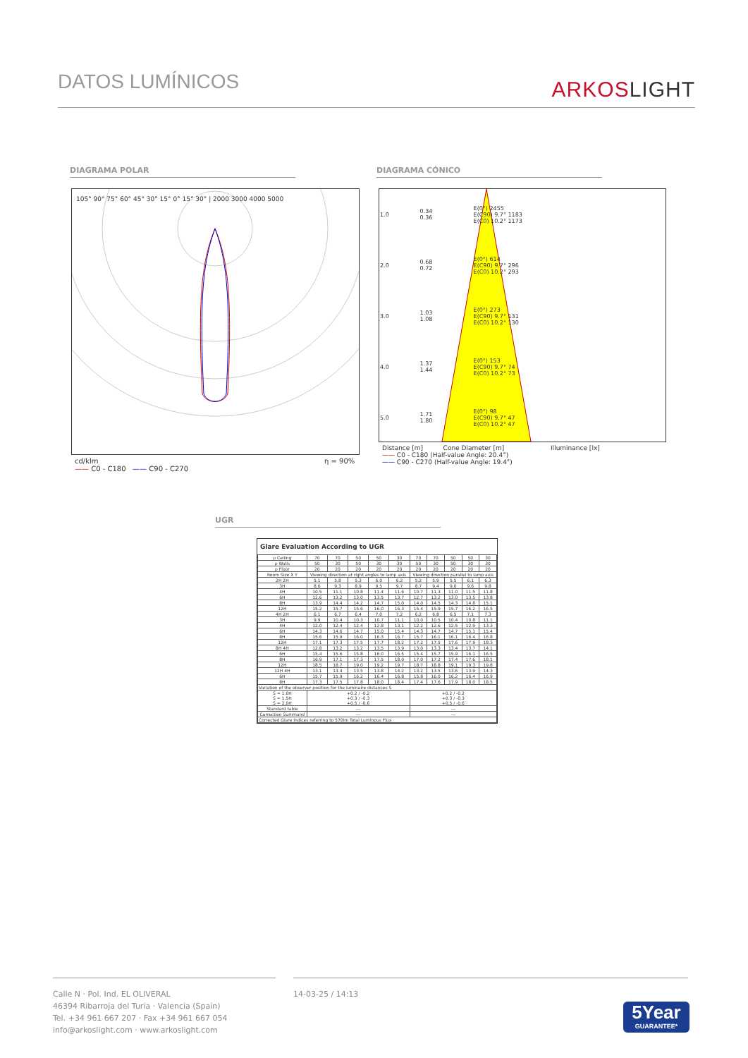DATOS LUMÍNICOS ARKOSLIGHT
DIAGRAMA POLAR DIAGRAMA CÓNICO
105° 90° 75° 60° 45° 30° 15° 0° 15° 30° | 2000 3000 4000 5000
cd/klm
—— C0 - C180 —— C90 - C270
η = 90%
| 1.0 | 0.34 0.36 | E(0°) 2455 E(C90) 9.7° 1183 E(C0) 10.2° 1173 |
| 2.0 | 0.68 0.72 | E(0°) 614 E(C90) 9.7° 296 E(C0) 10.2° 293 |
| 3.0 | 1.03 1.08 | E(0°) 273 E(C90) 9.7° 131 E(C0) 10.2° 130 |
| 4.0 | 1.37 1.44 | E(0°) 153 E(C90) 9.7° 74 E(C0) 10.2° 73 |
| 5.0 | 1.71 1.80 | E(0°) 98 E(C90) 9.7° 47 E(C0) 10.2° 47 |
Distance [m] Cone Diameter [m] Illuminance [lx]
—— C0 - C180 (Half-value Angle: 20.4°)
—— C90 - C270 (Half-value Angle: 19.4°)
UGR
Glare Evaluation According to UGR
| ρ Ceiling | 70 | 70 | 50 | 50 | 30 | 70 | 70 | 50 | 50 | 30 |
| ρ Walls | 50 | 30 | 50 | 30 | 30 | 50 | 30 | 50 | 30 | 30 |
| ρ Floor | 20 | 20 | 20 | 20 | 20 | 20 | 20 | 20 | 20 | 20 |
| Room Size X Y | Viewing direction at right angles to lamp axis | | | | | Viewing direction parallel to lamp axis | | | | |
| 2H 2H | 5.1 | 5.8 | 5.3 | 6.0 | 6.2 | 5.2 | 5.9 | 5.5 | 6.1 | 6.3 |
| 3H | 8.6 | 9.3 | 8.9 | 9.5 | 9.7 | 8.7 | 9.4 | 9.0 | 9.6 | 9.8 |
| 4H | 10.5 | 11.1 | 10.8 | 11.4 | 11.6 | 10.7 | 11.3 | 11.0 | 11.5 | 11.8 |
| 6H | 12.6 | 13.2 | 13.0 | 13.5 | 13.7 | 12.7 | 13.2 | 13.0 | 13.5 | 13.8 |
| 8H | 13.9 | 14.4 | 14.2 | 14.7 | 15.0 | 14.0 | 14.5 | 14.3 | 14.8 | 15.1 |
| 12H | 15.2 | 15.7 | 15.6 | 16.0 | 16.3 | 15.4 | 15.9 | 15.7 | 16.2 | 16.5 |
| 4H 2H | 6.1 | 6.7 | 6.4 | 7.0 | 7.2 | 6.2 | 6.8 | 6.5 | 7.1 | 7.3 |
| 3H | 9.9 | 10.4 | 10.3 | 10.7 | 11.1 | 10.0 | 10.5 | 10.4 | 10.8 | 11.1 |
| 4H | 12.0 | 12.4 | 12.4 | 12.8 | 13.1 | 12.2 | 12.6 | 12.5 | 12.9 | 13.3 |
| 6H | 14.3 | 14.6 | 14.7 | 15.0 | 15.4 | 14.3 | 14.7 | 14.7 | 15.1 | 15.4 |
| 8H | 15.6 | 15.9 | 16.0 | 16.3 | 16.7 | 15.7 | 16.1 | 16.1 | 16.4 | 16.8 |
| 12H | 17.1 | 17.3 | 17.5 | 17.7 | 18.2 | 17.2 | 17.5 | 17.6 | 17.9 | 18.3 |
| 8H 4H | 12.8 | 13.2 | 13.2 | 13.5 | 13.9 | 13.0 | 13.3 | 13.4 | 13.7 | 14.1 |
| 6H | 15.4 | 15.6 | 15.8 | 16.0 | 16.5 | 15.4 | 15.7 | 15.9 | 16.1 | 16.5 |
| 8H | 16.9 | 17.1 | 17.3 | 17.5 | 18.0 | 17.0 | 17.2 | 17.4 | 17.6 | 18.1 |
| 12H | 18.5 | 18.7 | 19.0 | 19.2 | 19.7 | 18.7 | 18.8 | 19.1 | 19.3 | 19.8 |
| 12H 4H | 13.1 | 13.4 | 13.5 | 13.8 | 14.2 | 13.2 | 13.5 | 13.6 | 13.9 | 14.3 |
| 6H | 15.7 | 15.9 | 16.2 | 16.4 | 16.8 | 15.8 | 16.0 | 16.2 | 16.4 | 16.9 |
| 8H | 17.3 | 17.5 | 17.8 | 18.0 | 18.4 | 17.4 | 17.6 | 17.9 | 18.0 | 18.5 |
| Variation of the observer position for the luminaire distances S | | | | | | | | | | |
| S = 1.0H S = 1.5H S = 2.0H | +0.2 / -0.2 +0.3 / -0.3 +0.5 / -0.6 | | | | | +0.2 / -0.2 +0.3 / -0.3 +0.5 / -0.6 | | | | |
| Standard table | --- | | | | | --- | | | | |
| Correction Summand | --- | | | | | --- | | | | |
| Corrected Glare Indices referring to 570lm Total Luminous Flux | | | | | | | | | | |
Calle N · Pol. Ind. EL OLIVERAL
46394 Ribarroja del Turia · Valencia (Spain)
Tel. +34 961 667 207 · Fax +34 961 667 054
info@arkoslight.com · www.arkoslight.com
14-03-25 / 14:13
5Year
GUARANTEE*